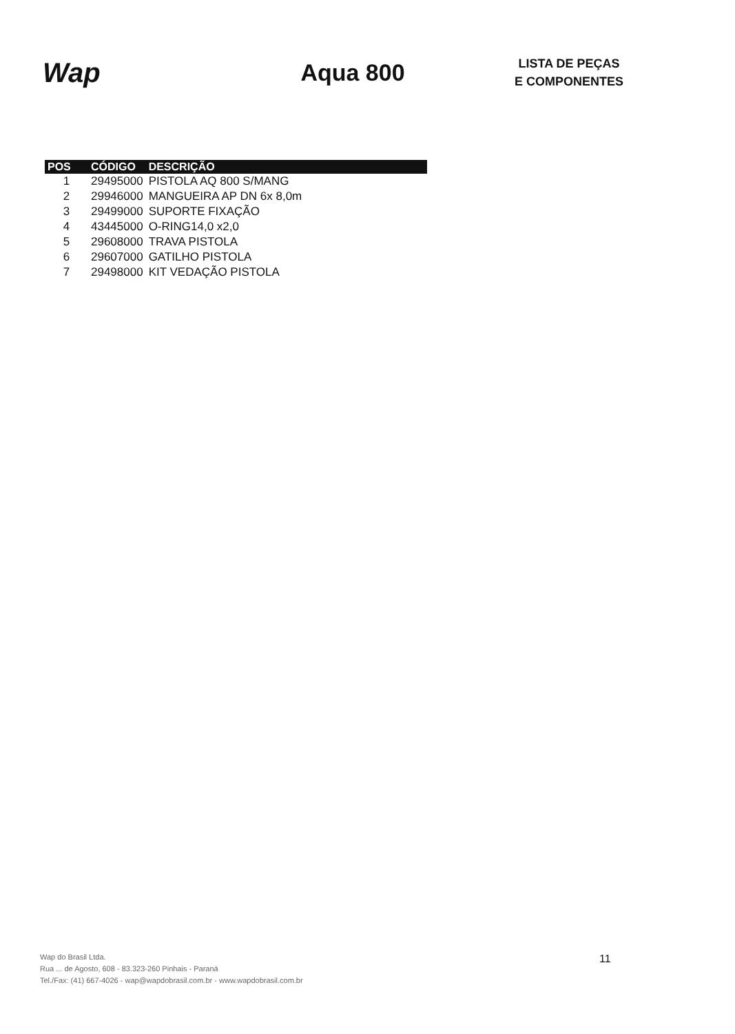Wap
Aqua 800
LISTA DE PEÇAS
E COMPONENTES
| POS | CÓDIGO | DESCRIÇÃO |
| --- | --- | --- |
| 1 | 29495000 | PISTOLA AQ 800 S/MANG |
| 2 | 29946000 | MANGUEIRA AP DN 6x 8,0m |
| 3 | 29499000 | SUPORTE FIXAÇÃO |
| 4 | 43445000 | O-RING14,0 x2,0 |
| 5 | 29608000 | TRAVA PISTOLA |
| 6 | 29607000 | GATILHO PISTOLA |
| 7 | 29498000 | KIT VEDAÇÃO PISTOLA |
Wap do Brasil Ltda.
Rua ... de Agosto, 608 - 83.323-260 Pinhais - Paraná
Tel./Fax: (41) 667-4026 - wap@wapdobrasil.com.br - www.wapdobrasil.com.br
11